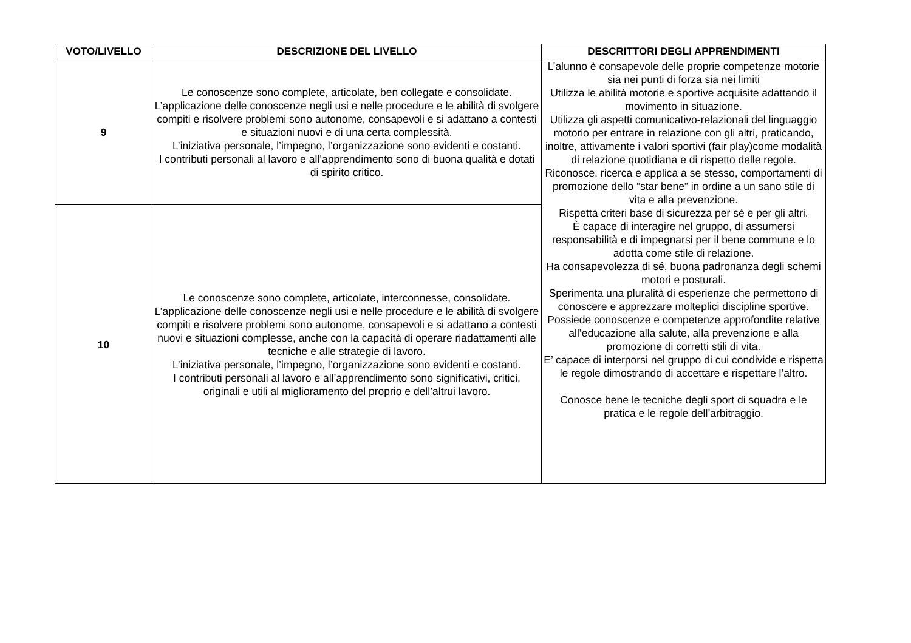| VOTO/LIVELLO | DESCRIZIONE DEL LIVELLO | DESCRITTORI DEGLI APPRENDIMENTI |
| --- | --- | --- |
| 9 | Le conoscenze sono complete, articolate, ben collegate e consolidate. L’applicazione delle conoscenze negli usi e nelle procedure e le abilità di svolgere compiti e risolvere problemi sono autonome, consapevoli e si adattano a contesti e situazioni nuovi e di una certa complessità. L’iniziativa personale, l’impegno, l’organizzazione sono evidenti e costanti. I contributi personali al lavoro e all’apprendimento sono di buona qualità e dotati di spirito critico. | L’alunno è consapevole delle proprie competenze motorie sia nei punti di forza sia nei limiti Utilizza le abilità motorie e sportive acquisite adattando il movimento in situazione. Utilizza gli aspetti comunicativo-relazionali del linguaggio motorio per entrare in relazione con gli altri, praticando, inoltre, attivamente i valori sportivi (fair play)come modalità di relazione quotidiana e di rispetto delle regole. Riconosce, ricerca e applica a se stesso, comportamenti di promozione dello “star bene” in ordine a un sano stile di vita e alla prevenzione. Rispetta criteri base di sicurezza per sé e per gli altri. È capace di interagire nel gruppo, di assumersi responsabilità e di impegnarsi per il bene commune e lo adotta come stile di relazione. Ha consapevolezza di sé, buona padronanza degli schemi motori e posturali. Sperimenta una pluralità di esperienze che permettono di conoscere e apprezzare molteplici discipline sportive. Possiede conoscenze e competenze approfondite relative all’educazione alla salute, alla prevenzione e alla promozione di corretti stili di vita. E’ capace di interporsi nel gruppo di cui condivide e rispetta le regole dimostrando di accettare e rispettare l’altro. Conosce bene le tecniche degli sport di squadra e le pratica e le regole dell’arbitraggio. |
| 10 | Le conoscenze sono complete, articolate, interconnesse, consolidate. L’applicazione delle conoscenze negli usi e nelle procedure e le abilità di svolgere compiti e risolvere problemi sono autonome, consapevoli e si adattano a contesti nuovi e situazioni complesse, anche con la capacità di operare riadattamenti alle tecniche e alle strategie di lavoro. L’iniziativa personale, l’impegno, l’organizzazione sono evidenti e costanti. I contributi personali al lavoro e all’apprendimento sono significativi, critici, originali e utili al miglioramento del proprio e dell’altrui lavoro. | |